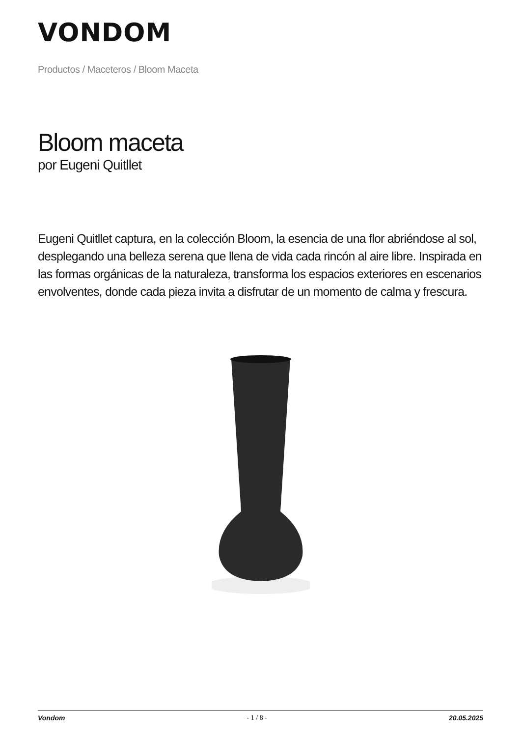VONDOM
Productos / Maceteros / Bloom Maceta
Bloom maceta
por Eugeni Quitllet
Eugeni Quitllet captura, en la colección Bloom, la esencia de una flor abriéndose al sol, desplegando una belleza serena que llena de vida cada rincón al aire libre. Inspirada en las formas orgánicas de la naturaleza, transforma los espacios exteriores en escenarios envolventes, donde cada pieza invita a disfrutar de un momento de calma y frescura.
Vondom - 1 / 8 - 20.05.2025